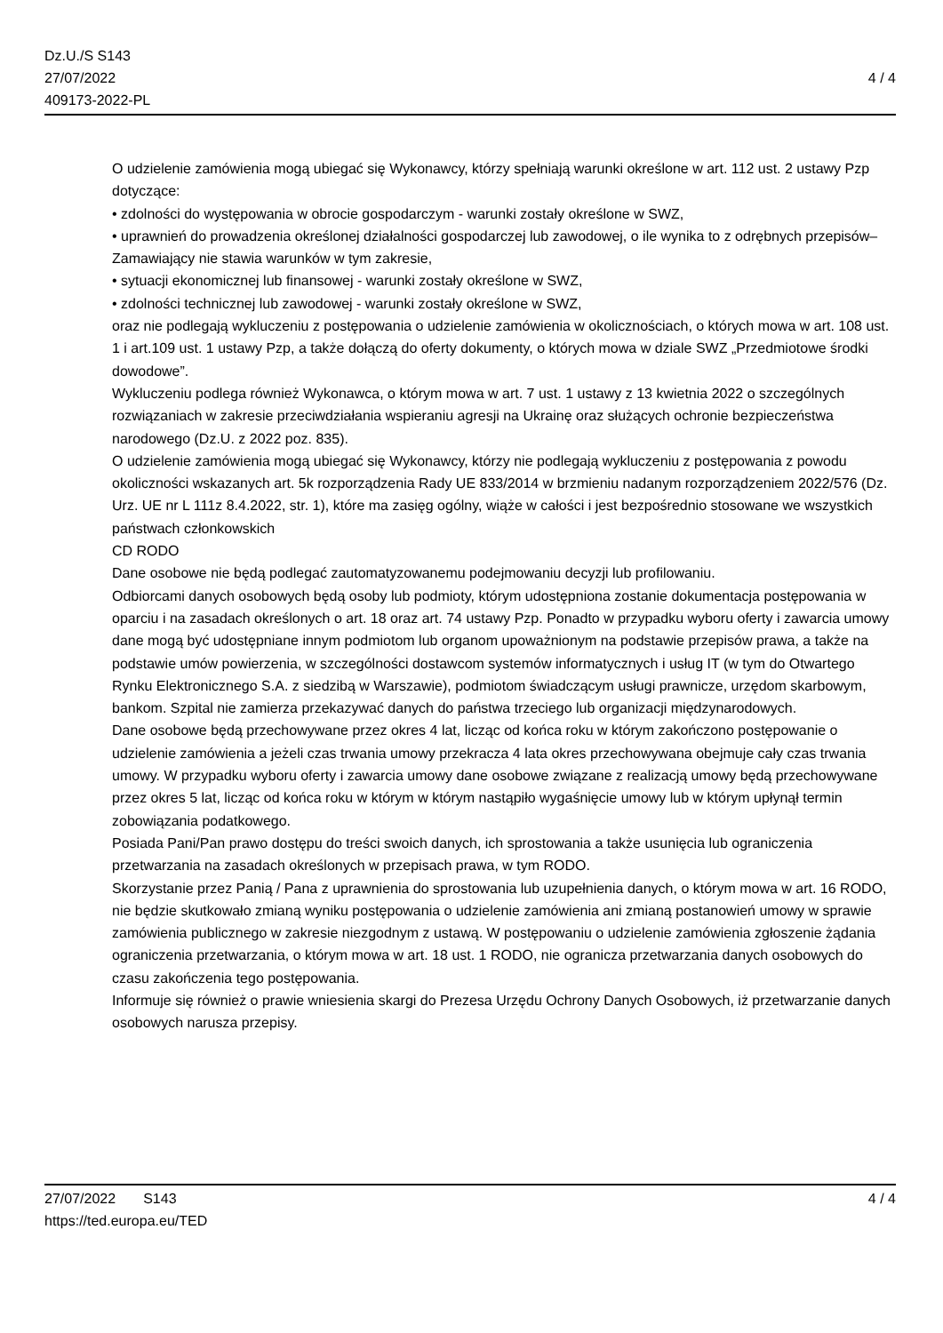Dz.U./S S143
27/07/2022
409173-2022-PL
4 / 4
O udzielenie zamówienia mogą ubiegać się Wykonawcy, którzy spełniają warunki określone w art. 112 ust. 2 ustawy Pzp dotyczące:
• zdolności do występowania w obrocie gospodarczym - warunki zostały określone w SWZ,
• uprawnień do prowadzenia określonej działalności gospodarczej lub zawodowej, o ile wynika to z odrębnych przepisów– Zamawiający nie stawia warunków w tym zakresie,
• sytuacji ekonomicznej lub finansowej - warunki zostały określone w SWZ,
• zdolności technicznej lub zawodowej - warunki zostały określone w SWZ,
oraz nie podlegają wykluczeniu z postępowania o udzielenie zamówienia w okolicznościach, o których mowa w art. 108 ust. 1 i art.109 ust. 1 ustawy Pzp, a także dołączą do oferty dokumenty, o których mowa w dziale SWZ „Przedmiotowe środki dowodowe”.
Wykluczeniu podlega również Wykonawca, o którym mowa w art. 7 ust. 1 ustawy z 13 kwietnia 2022 o szczególnych rozwiązaniach w zakresie przeciwdziałania wspieraniu agresji na Ukrainę oraz służących ochronie bezpieczeństwa narodowego (Dz.U. z 2022 poz. 835).
O udzielenie zamówienia mogą ubiegać się Wykonawcy, którzy nie podlegają wykluczeniu z postępowania z powodu okoliczności wskazanych art. 5k rozporządzenia Rady UE 833/2014 w brzmieniu nadanym rozporządzeniem 2022/576 (Dz. Urz. UE nr L 111z 8.4.2022, str. 1), które ma zasięg ogólny, wiąże w całości i jest bezpośrednio stosowane we wszystkich państwach członkowskich
CD RODO
Dane osobowe nie będą podlegać zautomatyzowanemu podejmowaniu decyzji lub profilowaniu.
Odbiorcami danych osobowych będą osoby lub podmioty, którym udostępniona zostanie dokumentacja postępowania w oparciu i na zasadach określonych o art. 18 oraz art. 74 ustawy Pzp. Ponadto w przypadku wyboru oferty i zawarcia umowy dane mogą być udostępniane innym podmiotom lub organom upoważnionym na podstawie przepisów prawa, a także na podstawie umów powierzenia, w szczególności dostawcom systemów informatycznych i usług IT (w tym do Otwartego Rynku Elektronicznego S.A. z siedzibą w Warszawie), podmiotom świadczącym usługi prawnicze, urzędom skarbowym, bankom. Szpital nie zamierza przekazywać danych do państwa trzeciego lub organizacji międzynarodowych.
Dane osobowe będą przechowywane przez okres 4 lat, licząc od końca roku w którym zakończono postępowanie o udzielenie zamówienia a jeżeli czas trwania umowy przekracza 4 lata okres przechowywana obejmuje cały czas trwania umowy. W przypadku wyboru oferty i zawarcia umowy dane osobowe związane z realizacją umowy będą przechowywane przez okres 5 lat, licząc od końca roku w którym w którym nastąpiło wygaśnięcie umowy lub w którym upłynął termin zobowiązania podatkowego.
Posiada Pani/Pan prawo dostępu do treści swoich danych, ich sprostowania a także usunięcia lub ograniczenia przetwarzania na zasadach określonych w przepisach prawa, w tym RODO.
Skorzystanie przez Panią / Pana z uprawnienia do sprostowania lub uzupełnienia danych, o którym mowa w art. 16 RODO, nie będzie skutkowało zmianą wyniku postępowania o udzielenie zamówienia ani zmianą postanowień umowy w sprawie zamówienia publicznego w zakresie niezgodnym z ustawą. W postępowaniu o udzielenie zamówienia zgłoszenie żądania ograniczenia przetwarzania, o którym mowa w art. 18 ust. 1 RODO, nie ogranicza przetwarzania danych osobowych do czasu zakończenia tego postępowania.
Informuje się również o prawie wniesienia skargi do Prezesa Urzędu Ochrony Danych Osobowych, iż przetwarzanie danych osobowych narusza przepisy.
27/07/2022 S143 4 / 4
https://ted.europa.eu/TED